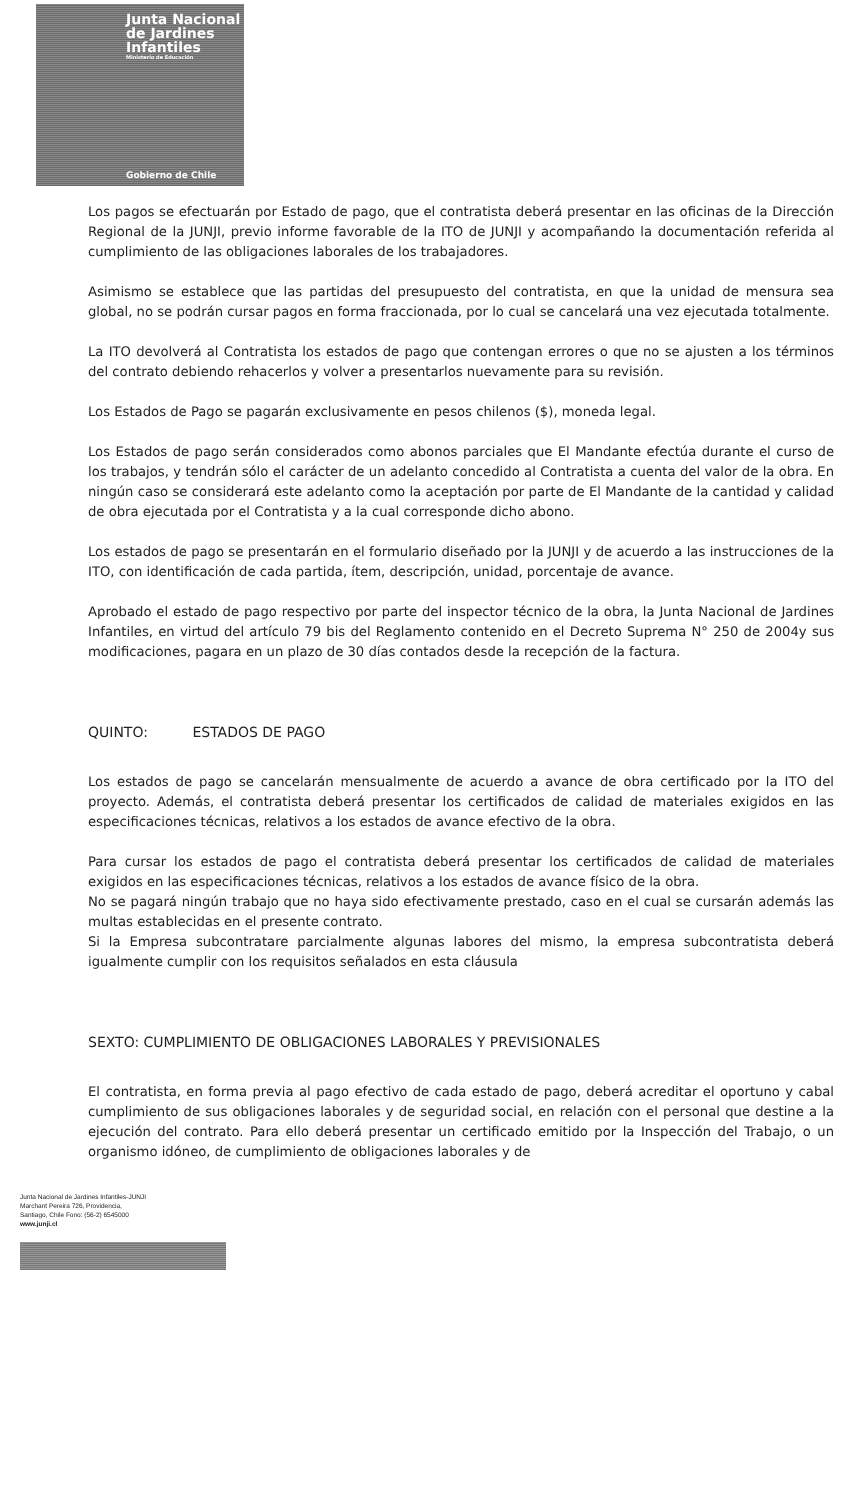Junta Nacional
de Jardines
Infantiles
Ministerio de Educación
Gobierno de Chile
Los pagos se efectuarán por Estado de pago, que el contratista deberá presentar en las oficinas de la Dirección Regional de la JUNJI, previo informe favorable de la ITO de JUNJI y acompañando la documentación referida al cumplimiento de las obligaciones laborales de los trabajadores.
Asimismo se establece que las partidas del presupuesto del contratista, en que la unidad de mensura sea global, no se podrán cursar pagos en forma fraccionada, por lo cual se cancelará una vez ejecutada totalmente.
La ITO devolverá al Contratista los estados de pago que contengan errores o que no se ajusten a los términos del contrato debiendo rehacerlos y volver a presentarlos nuevamente para su revisión.
Los Estados de Pago se pagarán exclusivamente en pesos chilenos ($), moneda legal.
Los Estados de pago serán considerados como abonos parciales que El Mandante efectúa durante el curso de los trabajos, y tendrán sólo el carácter de un adelanto concedido al Contratista a cuenta del valor de la obra. En ningún caso se considerará este adelanto como la aceptación por parte de El Mandante de la cantidad y calidad de obra ejecutada por el Contratista y a la cual corresponde dicho abono.
Los estados de pago se presentarán en el formulario diseñado por la JUNJI y de acuerdo a las instrucciones de la ITO, con identificación de cada partida, ítem, descripción, unidad, porcentaje de avance.
Aprobado el estado de pago respectivo por parte del inspector técnico de la obra, la Junta Nacional de Jardines Infantiles, en virtud del artículo 79 bis del Reglamento contenido en el Decreto Suprema N° 250 de 2004y sus modificaciones, pagara en un plazo de 30 días contados desde la recepción de la factura.
QUINTO: ESTADOS DE PAGO
Los estados de pago se cancelarán mensualmente de acuerdo a avance de obra certificado por la ITO del proyecto. Además, el contratista deberá presentar los certificados de calidad de materiales exigidos en las especificaciones técnicas, relativos a los estados de avance efectivo de la obra.
Para cursar los estados de pago el contratista deberá presentar los certificados de calidad de materiales exigidos en las especificaciones técnicas, relativos a los estados de avance físico de la obra.
No se pagará ningún trabajo que no haya sido efectivamente prestado, caso en el cual se cursarán además las multas establecidas en el presente contrato.
Si la Empresa subcontratare parcialmente algunas labores del mismo, la empresa subcontratista deberá igualmente cumplir con los requisitos señalados en esta cláusula
SEXTO: CUMPLIMIENTO DE OBLIGACIONES LABORALES Y PREVISIONALES
El contratista, en forma previa al pago efectivo de cada estado de pago, deberá acreditar el oportuno y cabal cumplimiento de sus obligaciones laborales y de seguridad social, en relación con el personal que destine a la ejecución del contrato. Para ello deberá presentar un certificado emitido por la Inspección del Trabajo, o un organismo idóneo, de cumplimiento de obligaciones laborales y de
Junta Nacional de Jardines Infantiles-JUNJI
Marchant Pereira 726, Providencia,
Santiago, Chile Fono: (56-2) 6545000
www.junji.cl